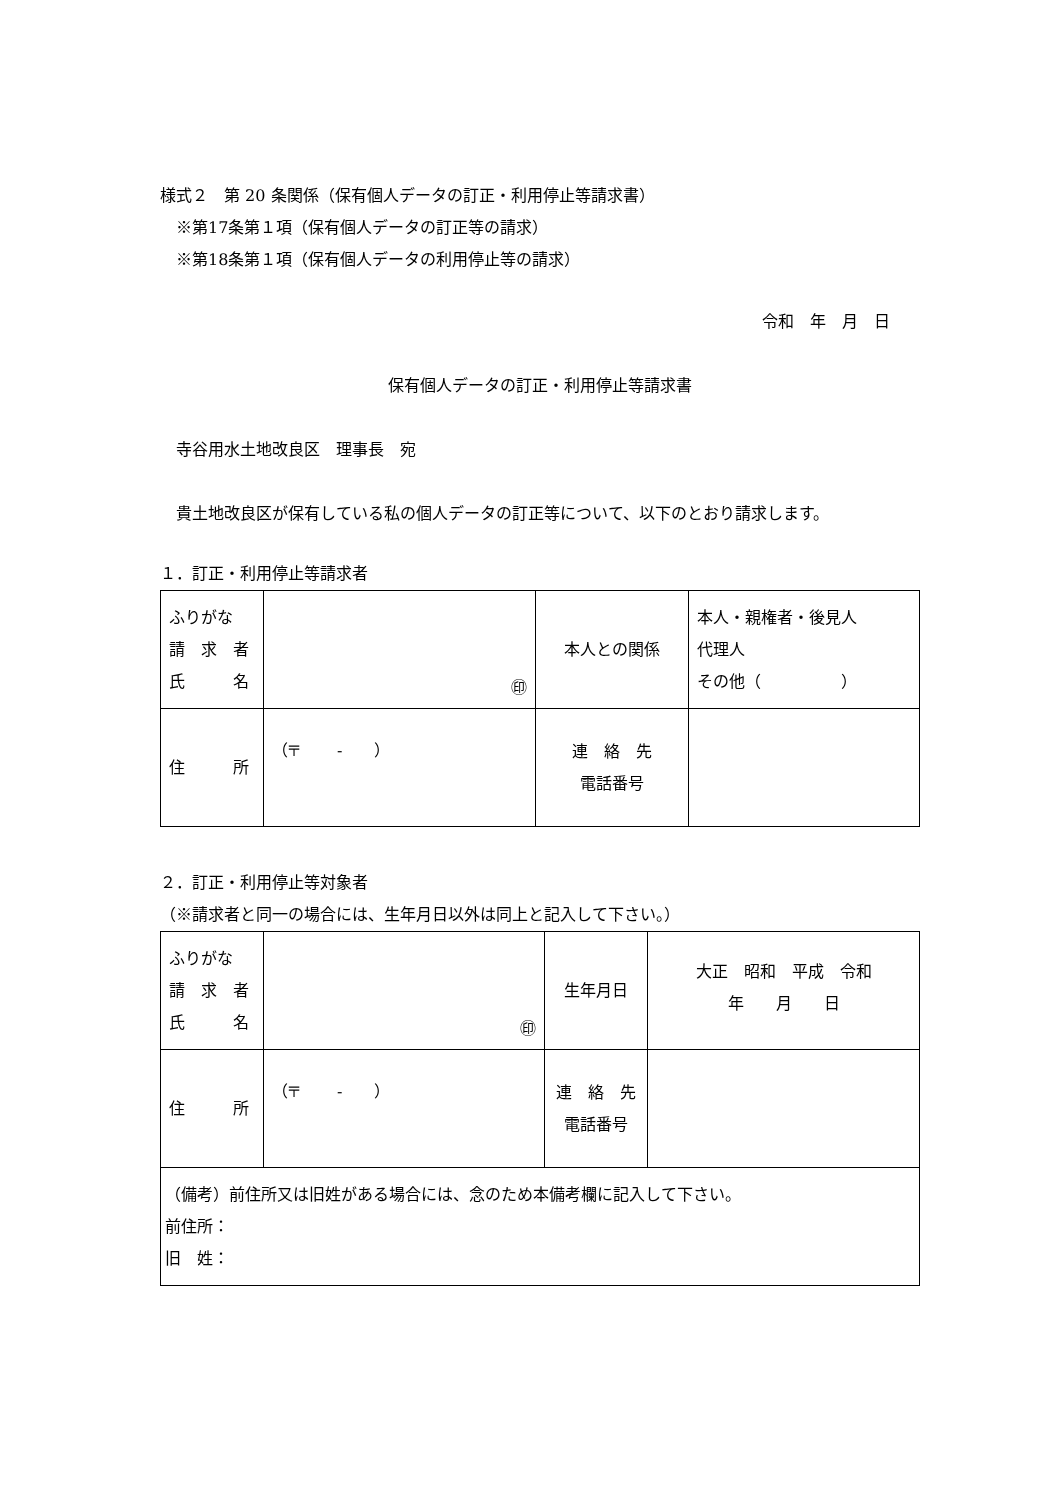様式２　第 20 条関係（保有個人データの訂正・利用停止等請求書）
　※第17条第１項（保有個人データの訂正等の請求）
　※第18条第１項（保有個人データの利用停止等の請求）
令和　年　月　日
保有個人データの訂正・利用停止等請求書
　寺谷用水土地改良区　理事長　宛
　貴土地改良区が保有している私の個人データの訂正等について、以下のとおり請求します。
１．訂正・利用停止等請求者
| ふりがな 請 求 者 氏 名 | ㊞ | 本人との関係 | 本人・親権者・後見人 代理人 その他（ ） |
| 住 所 | （〒 - ） | 連 絡 先 電話番号 | |
２．訂正・利用停止等対象者
（※請求者と同一の場合には、生年月日以外は同上と記入して下さい。）
| ふりがな 請 求 者 氏 名 | ㊞ | 生年月日 | 大正 昭和 平成 令和 年 月 日 |
| 住 所 | （〒 - ） | 連 絡 先 電話番号 | |
| （備考）前住所又は旧姓がある場合には、念のため本備考欄に記入して下さい。 前住所： 旧 姓： | | | |